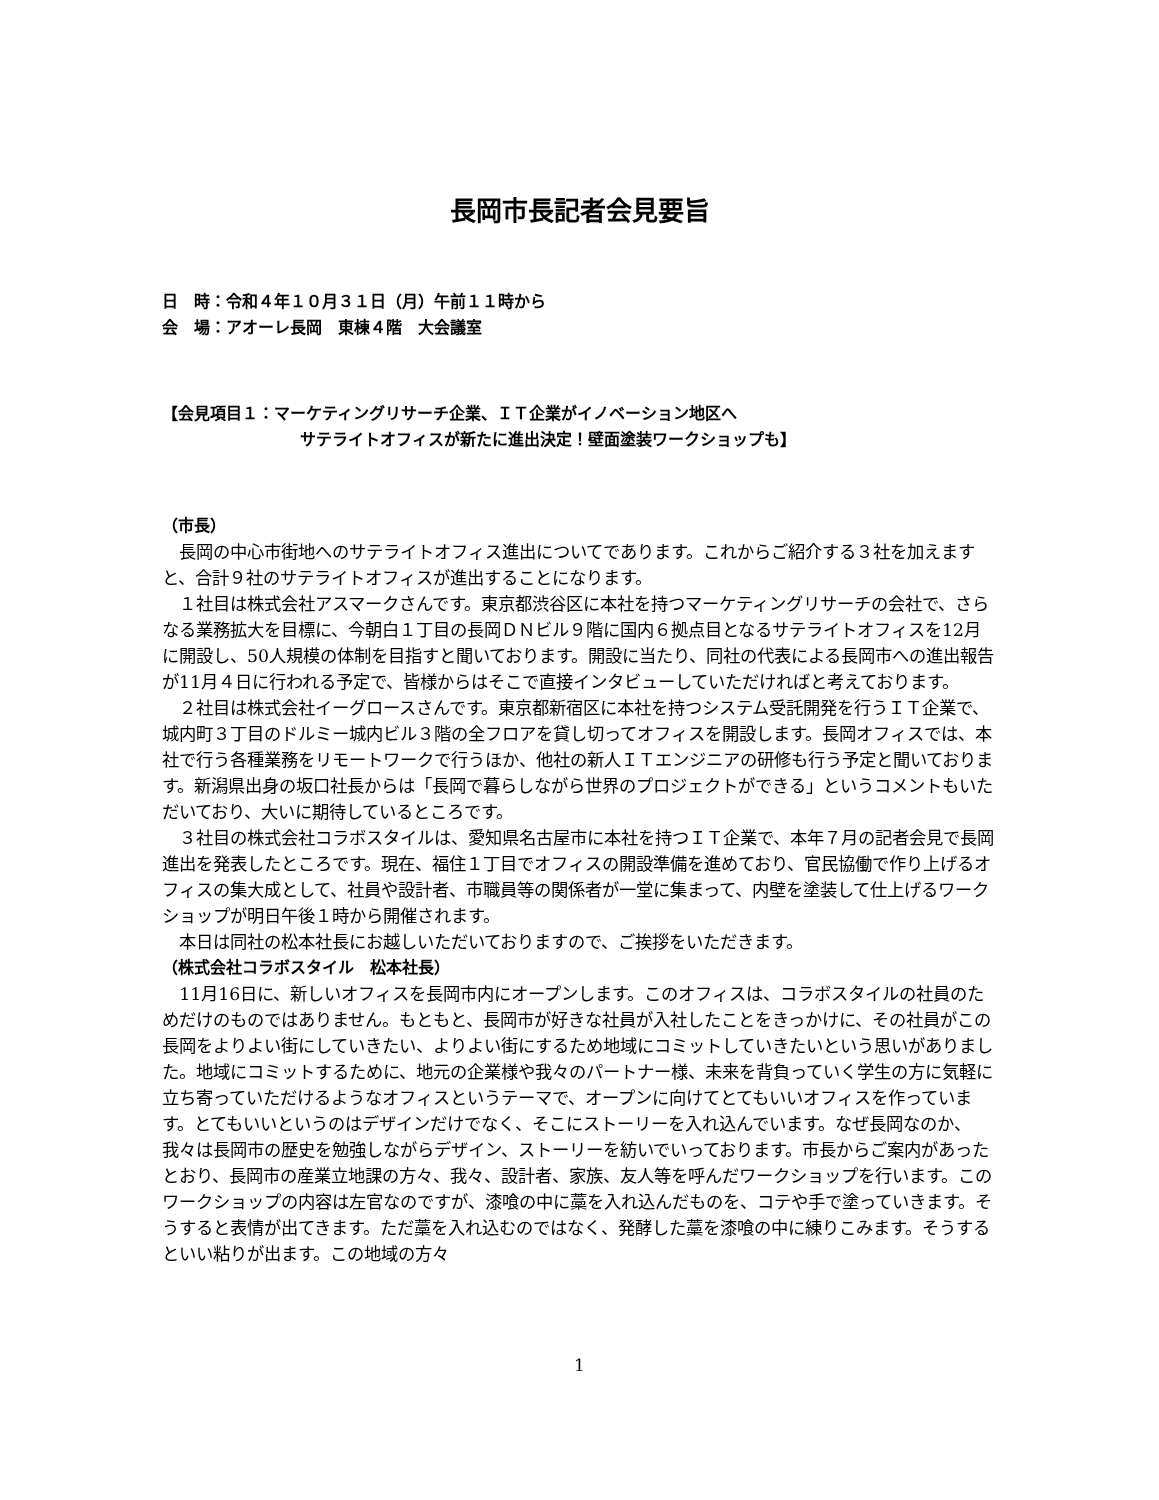長岡市長記者会見要旨
日　時：令和４年１０月３１日（月）午前１１時から
会　場：アオーレ長岡　東棟４階　大会議室
【会見項目１：マーケティングリサーチ企業、ＩＴ企業がイノベーション地区へ
サテライトオフィスが新たに進出決定！壁面塗装ワークショップも】
（市長）
長岡の中心市街地へのサテライトオフィス進出についてであります。これからご紹介する３社を加えますと、合計９社のサテライトオフィスが進出することになります。
１社目は株式会社アスマークさんです。東京都渋谷区に本社を持つマーケティングリサーチの会社で、さらなる業務拡大を目標に、今朝白１丁目の長岡ＤＮビル９階に国内６拠点目となるサテライトオフィスを12月に開設し、50人規模の体制を目指すと聞いております。開設に当たり、同社の代表による長岡市への進出報告が11月４日に行われる予定で、皆様からはそこで直接インタビューしていただければと考えております。
２社目は株式会社イーグロースさんです。東京都新宿区に本社を持つシステム受託開発を行うＩＴ企業で、城内町３丁目のドルミー城内ビル３階の全フロアを貸し切ってオフィスを開設します。長岡オフィスでは、本社で行う各種業務をリモートワークで行うほか、他社の新人ＩＴエンジニアの研修も行う予定と聞いております。新潟県出身の坂口社長からは「長岡で暮らしながら世界のプロジェクトができる」というコメントもいただいており、大いに期待しているところです。
３社目の株式会社コラボスタイルは、愛知県名古屋市に本社を持つＩＴ企業で、本年７月の記者会見で長岡進出を発表したところです。現在、福住１丁目でオフィスの開設準備を進めており、官民協働で作り上げるオフィスの集大成として、社員や設計者、市職員等の関係者が一堂に集まって、内壁を塗装して仕上げるワークショップが明日午後１時から開催されます。
本日は同社の松本社長にお越しいただいておりますので、ご挨拶をいただきます。
（株式会社コラボスタイル　松本社長）
11月16日に、新しいオフィスを長岡市内にオープンします。このオフィスは、コラボスタイルの社員のためだけのものではありません。もともと、長岡市が好きな社員が入社したことをきっかけに、その社員がこの長岡をよりよい街にしていきたい、よりよい街にするため地域にコミットしていきたいという思いがありました。地域にコミットするために、地元の企業様や我々のパートナー様、未来を背負っていく学生の方に気軽に立ち寄っていただけるようなオフィスというテーマで、オープンに向けてとてもいいオフィスを作っています。とてもいいというのはデザインだけでなく、そこにストーリーを入れ込んでいます。なぜ長岡なのか、我々は長岡市の歴史を勉強しながらデザイン、ストーリーを紡いでいっております。市長からご案内があったとおり、長岡市の産業立地課の方々、我々、設計者、家族、友人等を呼んだワークショップを行います。このワークショップの内容は左官なのですが、漆喰の中に藁を入れ込んだものを、コテや手で塗っていきます。そうすると表情が出てきます。ただ藁を入れ込むのではなく、発酵した藁を漆喰の中に練りこみます。そうするといい粘りが出ます。この地域の方々
1